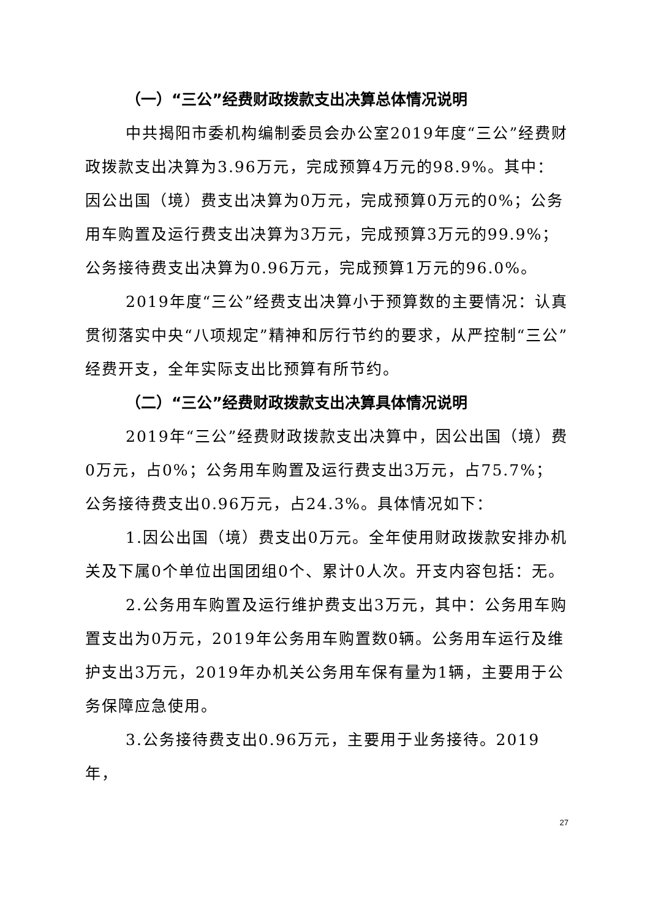（一）“三公”经费财政拨款支出决算总体情况说明
中共揭阳市委机构编制委员会办公室2019年度“三公”经费财政拨款支出决算为3.96万元，完成预算4万元的98.9%。其中：因公出国（境）费支出决算为0万元，完成预算0万元的0%；公务用车购置及运行费支出决算为3万元，完成预算3万元的99.9%；公务接待费支出决算为0.96万元，完成预算1万元的96.0%。
2019年度“三公”经费支出决算小于预算数的主要情况：认真贯彻落实中央“八项规定”精神和厉行节约的要求，从严控制“三公”经费开支，全年实际支出比预算有所节约。
（二）“三公”经费财政拨款支出决算具体情况说明
2019年“三公”经费财政拨款支出决算中，因公出国（境）费0万元，占0%；公务用车购置及运行费支出3万元，占75.7%；公务接待费支出0.96万元，占24.3%。具体情况如下：
1.因公出国（境）费支出0万元。全年使用财政拨款安排办机关及下属0个单位出国团组0个、累计0人次。开支内容包括：无。
2.公务用车购置及运行维护费支出3万元，其中：公务用车购置支出为0万元，2019年公务用车购置数0辆。公务用车运行及维护支出3万元，2019年办机关公务用车保有量为1辆，主要用于公务保障应急使用。
3.公务接待费支出0.96万元，主要用于业务接待。2019年，
27